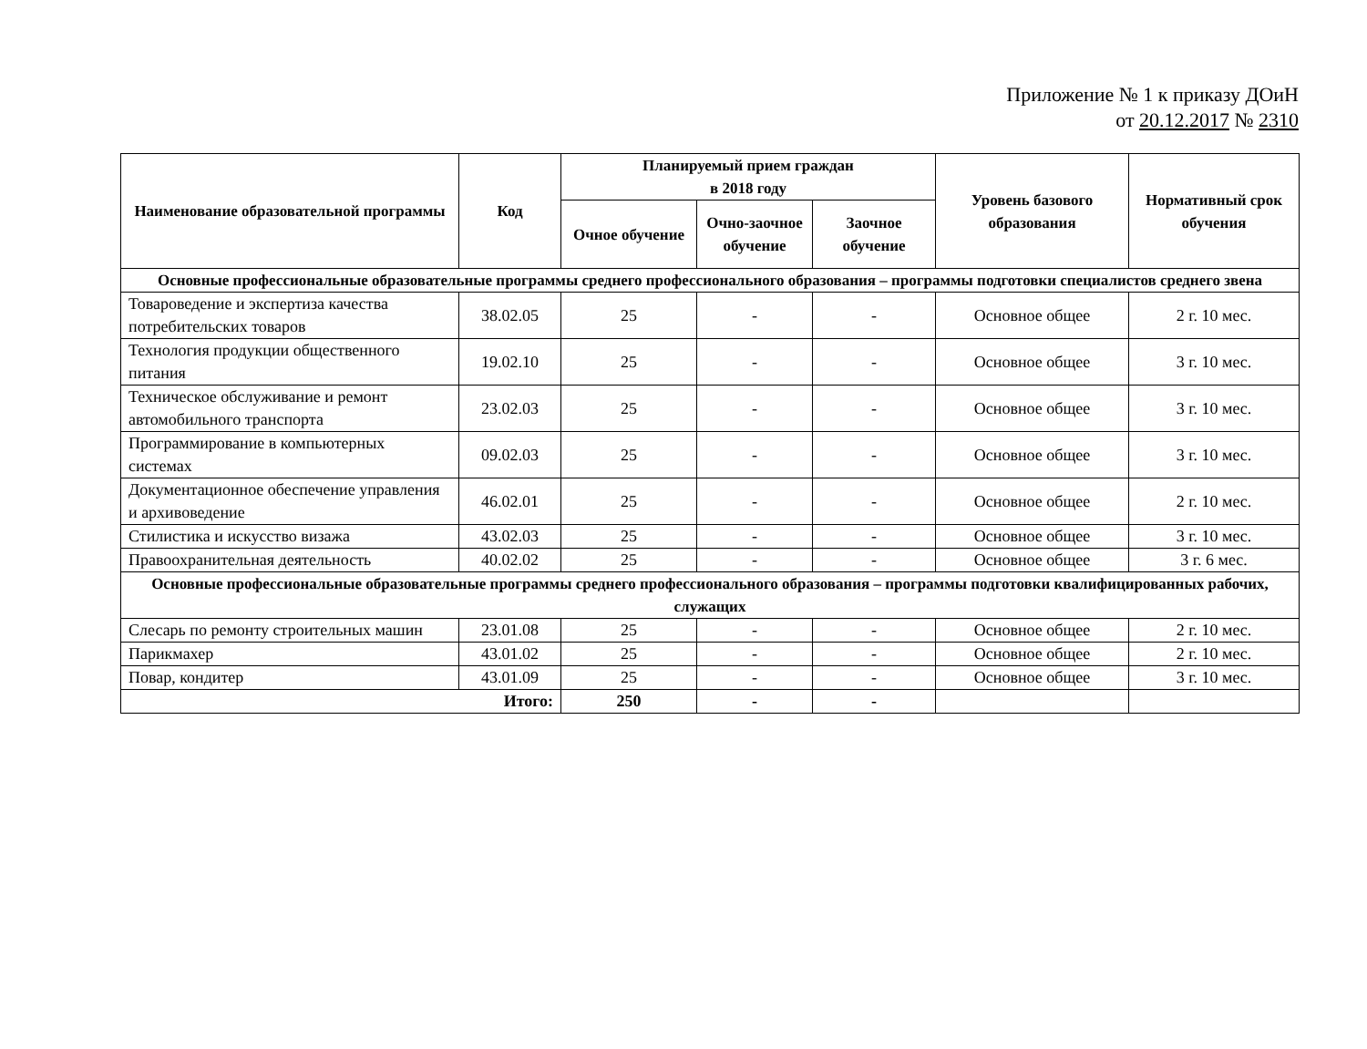Приложение № 1 к приказу ДОиН
от 20.12.2017 № 2310
| Наименование образовательной программы | Код | Планируемый прием граждан в 2018 году | | | Уровень базового образования | Нормативный срок обучения |
| --- | --- | --- | --- | --- | --- | --- |
| | | Очное обучение | Очно-заочное обучение | Заочное обучение | | |
| Основные профессиональные образовательные программы среднего профессионального образования – программы подготовки специалистов среднего звена | | | | | | |
| Товароведение и экспертиза качества потребительских товаров | 38.02.05 | 25 | - | - | Основное общее | 2 г. 10 мес. |
| Технология продукции общественного питания | 19.02.10 | 25 | - | - | Основное общее | 3 г. 10 мес. |
| Техническое обслуживание и ремонт автомобильного транспорта | 23.02.03 | 25 | - | - | Основное общее | 3 г. 10 мес. |
| Программирование в компьютерных системах | 09.02.03 | 25 | - | - | Основное общее | 3 г. 10 мес. |
| Документационное обеспечение управления и архивоведение | 46.02.01 | 25 | - | - | Основное общее | 2 г. 10 мес. |
| Стилистика и искусство визажа | 43.02.03 | 25 | - | - | Основное общее | 3 г. 10 мес. |
| Правоохранительная деятельность | 40.02.02 | 25 | - | - | Основное общее | 3 г. 6 мес. |
| Основные профессиональные образовательные программы среднего профессионального образования – программы подготовки квалифицированных рабочих, служащих | | | | | | |
| Слесарь по ремонту строительных машин | 23.01.08 | 25 | - | - | Основное общее | 2 г. 10 мес. |
| Парикмахер | 43.01.02 | 25 | - | - | Основное общее | 2 г. 10 мес. |
| Повар, кондитер | 43.01.09 | 25 | - | - | Основное общее | 3 г. 10 мес. |
| Итого: | | 250 | - | - | | |